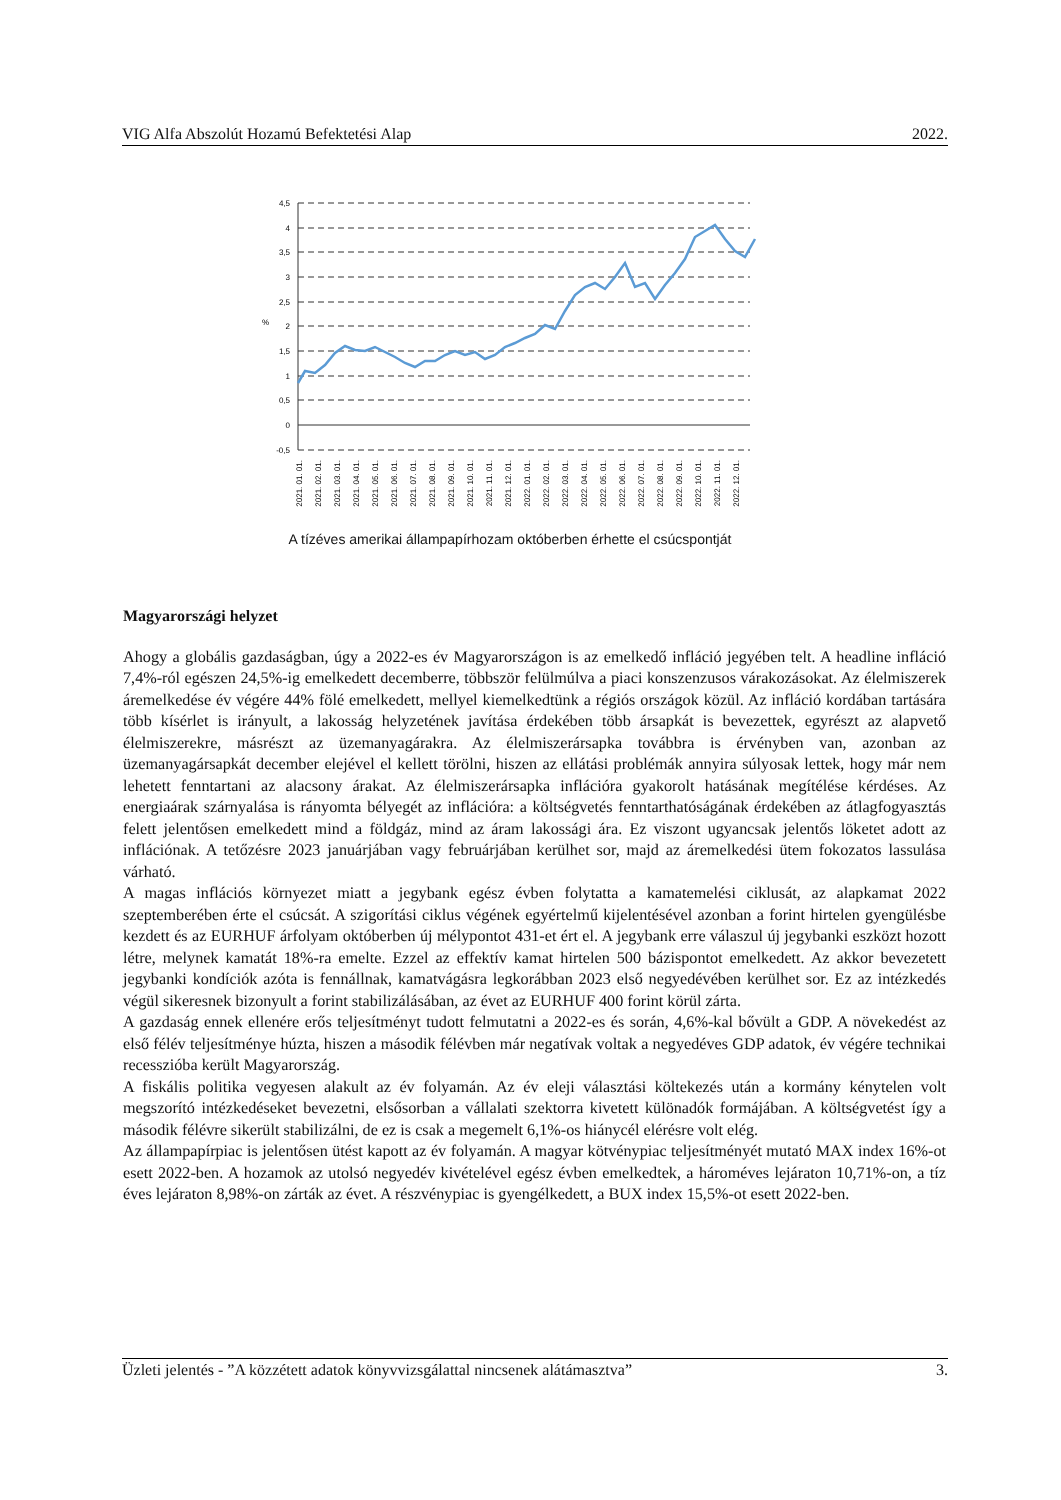VIG Alfa Abszolút Hozamú Befektetési Alap 2022.
4,5
4
3,5
3
2,5
2
1,5
1
0,5
0
-0,5
%
2021. 01. 01.
2021. 02. 01.
2021. 03. 01.
2021. 04. 01.
2021. 05. 01.
2021. 06. 01.
2021. 07. 01.
2021. 08. 01.
2021. 09. 01.
2021. 10. 01.
2021. 11. 01.
2021. 12. 01.
2022. 01. 01.
2022. 02. 01.
2022. 03. 01.
2022. 04. 01.
2022. 05. 01.
2022. 06. 01.
2022. 07. 01.
2022. 08. 01.
2022. 09. 01.
2022. 10. 01.
2022. 11. 01.
2022. 12. 01.
A tízéves amerikai állampapírhozam októberben érhette el csúcspontját
Magyarországi helyzet
Ahogy a globális gazdaságban, úgy a 2022-es év Magyarországon is az emelkedő infláció jegyében telt. A headline infláció 7,4%-ról egészen 24,5%-ig emelkedett decemberre, többször felülmúlva a piaci konszenzusos várakozásokat. Az élelmiszerek áremelkedése év végére 44% fölé emelkedett, mellyel kiemelkedtünk a régiós országok közül. Az infláció kordában tartására több kísérlet is irányult, a lakosság helyzetének javítása érdekében több ársapkát is bevezettek, egyrészt az alapvető élelmiszerekre, másrészt az üzemanyagárakra. Az élelmiszerársapka továbbra is érvényben van, azonban az üzemanyagársapkát december elejével el kellett törölni, hiszen az ellátási problémák annyira súlyosak lettek, hogy már nem lehetett fenntartani az alacsony árakat. Az élelmiszerársapka inflációra gyakorolt hatásának megítélése kérdéses. Az energiaárak szárnyalása is rányomta bélyegét az inflációra: a költségvetés fenntarthatóságának érdekében az átlagfogyasztás felett jelentősen emelkedett mind a földgáz, mind az áram lakossági ára. Ez viszont ugyancsak jelentős löketet adott az inflációnak. A tetőzésre 2023 januárjában vagy februárjában kerülhet sor, majd az áremelkedési ütem fokozatos lassulása várható.
A magas inflációs környezet miatt a jegybank egész évben folytatta a kamatemelési ciklusát, az alapkamat 2022 szeptemberében érte el csúcsát. A szigorítási ciklus végének egyértelmű kijelentésével azonban a forint hirtelen gyengülésbe kezdett és az EURHUF árfolyam októberben új mélypontot 431-et ért el. A jegybank erre válaszul új jegybanki eszközt hozott létre, melynek kamatát 18%-ra emelte. Ezzel az effektív kamat hirtelen 500 bázispontot emelkedett. Az akkor bevezetett jegybanki kondíciók azóta is fennállnak, kamatvágásra legkorábban 2023 első negyedévében kerülhet sor. Ez az intézkedés végül sikeresnek bizonyult a forint stabilizálásában, az évet az EURHUF 400 forint körül zárta.
A gazdaság ennek ellenére erős teljesítményt tudott felmutatni a 2022-es és során, 4,6%-kal bővült a GDP. A növekedést az első félév teljesítménye húzta, hiszen a második félévben már negatívak voltak a negyedéves GDP adatok, év végére technikai recesszióba került Magyarország.
A fiskális politika vegyesen alakult az év folyamán. Az év eleji választási költekezés után a kormány kénytelen volt megszorító intézkedéseket bevezetni, elsősorban a vállalati szektorra kivetett különadók formájában. A költségvetést így a második félévre sikerült stabilizálni, de ez is csak a megemelt 6,1%-os hiánycél elérésre volt elég.
Az állampapírpiac is jelentősen ütést kapott az év folyamán. A magyar kötvénypiac teljesítményét mutató MAX index 16%-ot esett 2022-ben. A hozamok az utolsó negyedév kivételével egész évben emelkedtek, a hároméves lejáraton 10,71%-on, a tíz éves lejáraton 8,98%-on zárták az évet. A részvénypiac is gyengélkedett, a BUX index 15,5%-ot esett 2022-ben.
Üzleti jelentés - ”A közzétett adatok könyvvizsgálattal nincsenek alátámasztva” 3.